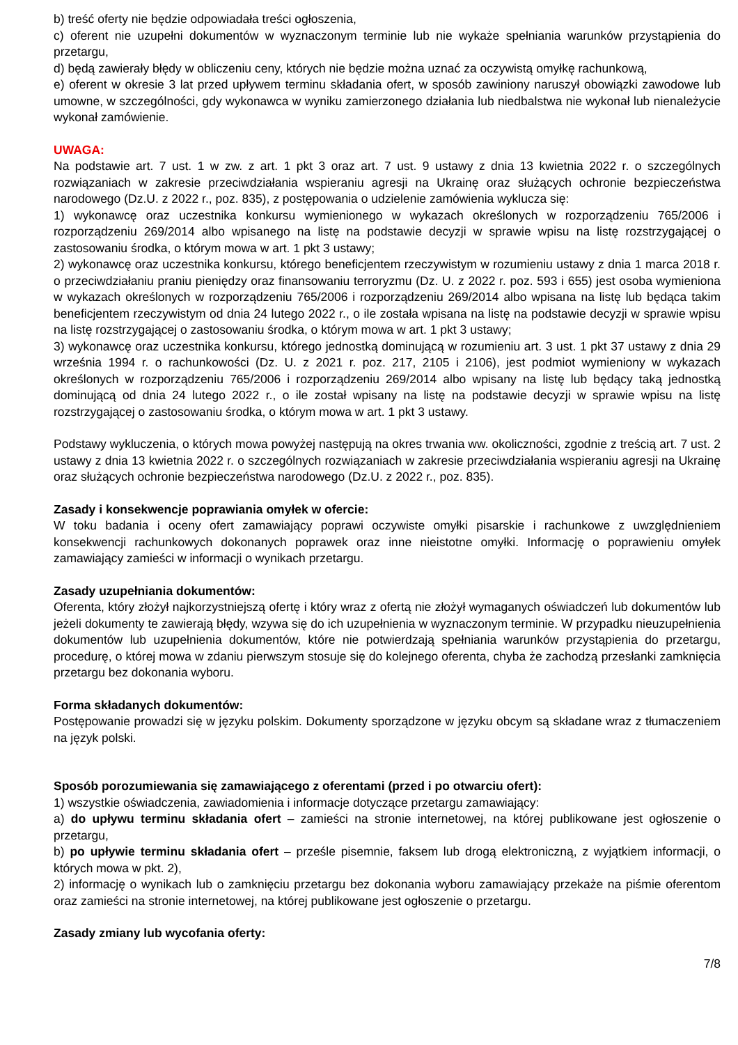b) treść oferty nie będzie odpowiadała treści ogłoszenia,
c) oferent nie uzupełni dokumentów w wyznaczonym terminie lub nie wykaże spełniania warunków przystąpienia do przetargu,
d) będą zawierały błędy w obliczeniu ceny, których nie będzie można uznać za oczywistą omyłkę rachunkową,
e) oferent w okresie 3 lat przed upływem terminu składania ofert, w sposób zawiniony naruszył obowiązki zawodowe lub umowne, w szczególności, gdy wykonawca w wyniku zamierzonego działania lub niedbalstwa nie wykonał lub nienależycie wykonał zamówienie.
UWAGA:
Na podstawie art. 7 ust. 1 w zw. z art. 1 pkt 3 oraz art. 7 ust. 9 ustawy z dnia 13 kwietnia 2022 r. o szczególnych rozwiązaniach w zakresie przeciwdziałania wspieraniu agresji na Ukrainę oraz służących ochronie bezpieczeństwa narodowego (Dz.U. z 2022 r., poz. 835), z postępowania o udzielenie zamówienia wyklucza się:
1) wykonawcę oraz uczestnika konkursu wymienionego w wykazach określonych w rozporządzeniu 765/2006 i rozporządzeniu 269/2014 albo wpisanego na listę na podstawie decyzji w sprawie wpisu na listę rozstrzygającej o zastosowaniu środka, o którym mowa w art. 1 pkt 3 ustawy;
2) wykonawcę oraz uczestnika konkursu, którego beneficjentem rzeczywistym w rozumieniu ustawy z dnia 1 marca 2018 r. o przeciwdziałaniu praniu pieniędzy oraz finansowaniu terroryzmu (Dz. U. z 2022 r. poz. 593 i 655) jest osoba wymieniona w wykazach określonych w rozporządzeniu 765/2006 i rozporządzeniu 269/2014 albo wpisana na listę lub będąca takim beneficjentem rzeczywistym od dnia 24 lutego 2022 r., o ile została wpisana na listę na podstawie decyzji w sprawie wpisu na listę rozstrzygającej o zastosowaniu środka, o którym mowa w art. 1 pkt 3 ustawy;
3) wykonawcę oraz uczestnika konkursu, którego jednostką dominującą w rozumieniu art. 3 ust. 1 pkt 37 ustawy z dnia 29 września 1994 r. o rachunkowości (Dz. U. z 2021 r. poz. 217, 2105 i 2106), jest podmiot wymieniony w wykazach określonych w rozporządzeniu 765/2006 i rozporządzeniu 269/2014 albo wpisany na listę lub będący taką jednostką dominującą od dnia 24 lutego 2022 r., o ile został wpisany na listę na podstawie decyzji w sprawie wpisu na listę rozstrzygającej o zastosowaniu środka, o którym mowa w art. 1 pkt 3 ustawy.
Podstawy wykluczenia, o których mowa powyżej następują na okres trwania ww. okoliczności, zgodnie z treścią art. 7 ust. 2 ustawy z dnia 13 kwietnia 2022 r. o szczególnych rozwiązaniach w zakresie przeciwdziałania wspieraniu agresji na Ukrainę oraz służących ochronie bezpieczeństwa narodowego (Dz.U. z 2022 r., poz. 835).
Zasady i konsekwencje poprawiania omyłek w ofercie:
W toku badania i oceny ofert zamawiający poprawi oczywiste omyłki pisarskie i rachunkowe z uwzględnieniem konsekwencji rachunkowych dokonanych poprawek oraz inne nieistotne omyłki. Informację o poprawieniu omyłek zamawiający zamieści w informacji o wynikach przetargu.
Zasady uzupełniania dokumentów:
Oferenta, który złożył najkorzystniejszą ofertę i który wraz z ofertą nie złożył wymaganych oświadczeń lub dokumentów lub jeżeli dokumenty te zawierają błędy, wzywa się do ich uzupełnienia w wyznaczonym terminie. W przypadku nieuzupełnienia dokumentów lub uzupełnienia dokumentów, które nie potwierdzają spełniania warunków przystąpienia do przetargu, procedurę, o której mowa w zdaniu pierwszym stosuje się do kolejnego oferenta, chyba że zachodzą przesłanki zamknięcia przetargu bez dokonania wyboru.
Forma składanych dokumentów:
Postępowanie prowadzi się w języku polskim. Dokumenty sporządzone w języku obcym są składane wraz z tłumaczeniem na język polski.
Sposób porozumiewania się zamawiającego z oferentami (przed i po otwarciu ofert):
1) wszystkie oświadczenia, zawiadomienia i informacje dotyczące przetargu zamawiający:
a) do upływu terminu składania ofert – zamieści na stronie internetowej, na której publikowane jest ogłoszenie o przetargu,
b) po upływie terminu składania ofert – prześle pisemnie, faksem lub drogą elektroniczną, z wyjątkiem informacji, o których mowa w pkt. 2),
2) informację o wynikach lub o zamknięciu przetargu bez dokonania wyboru zamawiający przekaże na piśmie oferentom oraz zamieści na stronie internetowej, na której publikowane jest ogłoszenie o przetargu.
Zasady zmiany lub wycofania oferty:
7/8